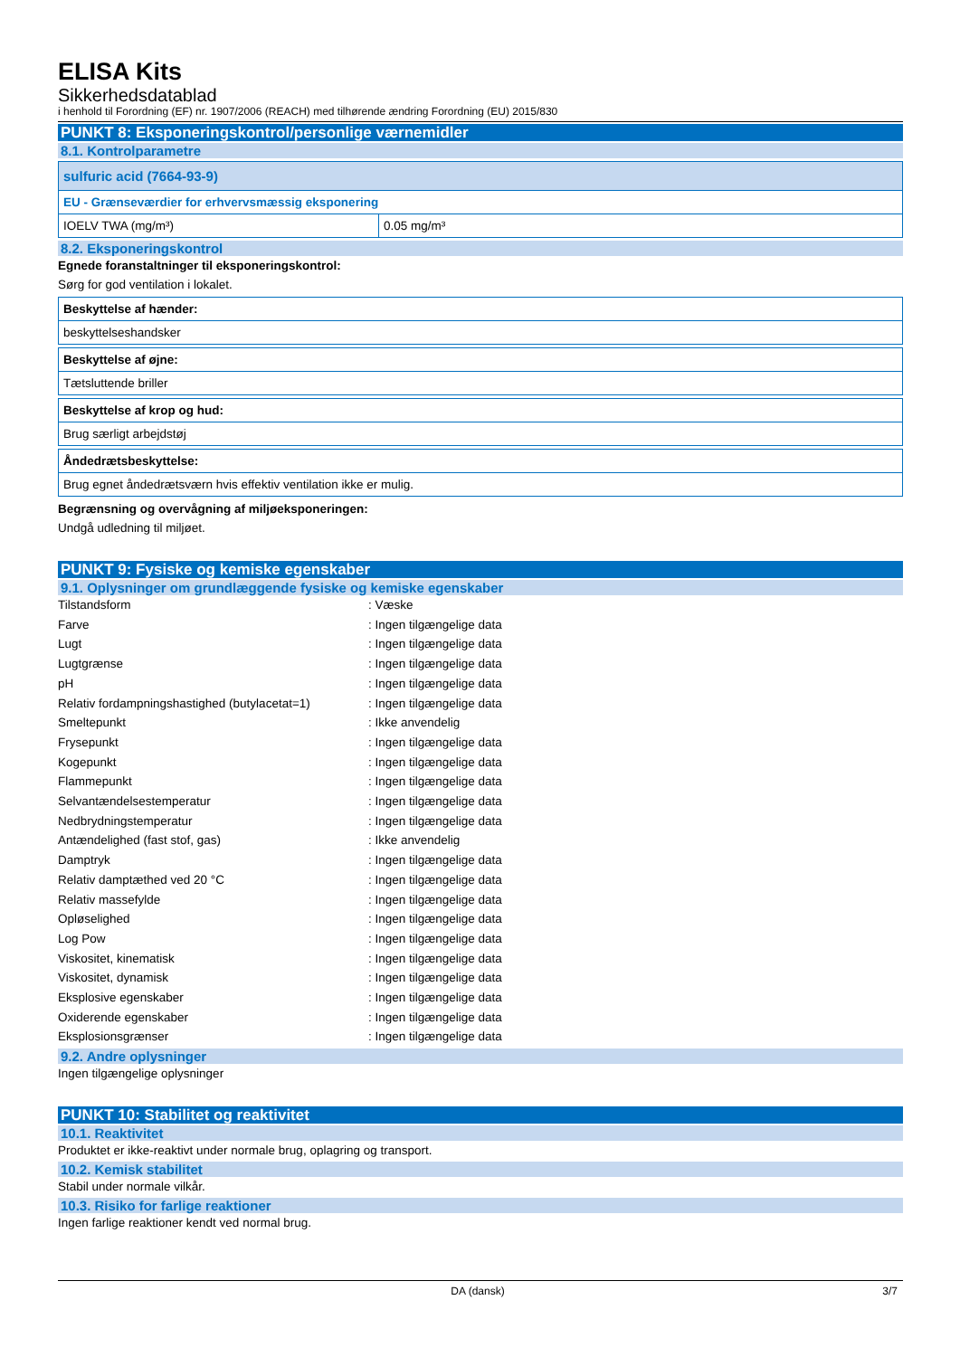ELISA Kits
Sikkerhedsdatablad
i henhold til Forordning (EF) nr. 1907/2006 (REACH) med tilhørende ændring Forordning (EU) 2015/830
PUNKT 8: Eksponeringskontrol/personlige værnemidler
8.1. Kontrolparametre
| sulfuric acid (7664-93-9) | |
| EU - Grænseværdier for erhvervsmæssig eksponering | |
| IOELV TWA (mg/m³) | 0.05 mg/m³ |
8.2. Eksponeringskontrol
Egnede foranstaltninger til eksponeringskontrol:
Sørg for god ventilation i lokalet.
| Beskyttelse af hænder: |
| beskyttelseshandsker |
| Beskyttelse af øjne: |
| Tætsluttende briller |
| Beskyttelse af krop og hud: |
| Brug særligt arbejdstøj |
| Åndedrætsbeskyttelse: |
| Brug egnet åndedrætsværn hvis effektiv ventilation ikke er mulig. |
Begrænsning og overvågning af miljøeksponeringen:
Undgå udledning til miljøet.
PUNKT 9: Fysiske og kemiske egenskaber
9.1. Oplysninger om grundlæggende fysiske og kemiske egenskaber
Tilstandsform: Væske
Farve: Ingen tilgængelige data
Lugt: Ingen tilgængelige data
Lugtgrænse: Ingen tilgængelige data
pH: Ingen tilgængelige data
Relativ fordampningshastighed (butylacetat=1): Ingen tilgængelige data
Smeltepunkt: Ikke anvendelig
Frysepunkt: Ingen tilgængelige data
Kogepunkt: Ingen tilgængelige data
Flammepunkt: Ingen tilgængelige data
Selvantændelsestemperatur: Ingen tilgængelige data
Nedbrydningstemperatur: Ingen tilgængelige data
Antændelighed (fast stof, gas): Ikke anvendelig
Damptryk: Ingen tilgængelige data
Relativ damptæthed ved 20 °C: Ingen tilgængelige data
Relativ massefylde: Ingen tilgængelige data
Opløselighed: Ingen tilgængelige data
Log Pow: Ingen tilgængelige data
Viskositet, kinematisk: Ingen tilgængelige data
Viskositet, dynamisk: Ingen tilgængelige data
Eksplosive egenskaber: Ingen tilgængelige data
Oxiderende egenskaber: Ingen tilgængelige data
Eksplosionsgrænser: Ingen tilgængelige data
9.2. Andre oplysninger
Ingen tilgængelige oplysninger
PUNKT 10: Stabilitet og reaktivitet
10.1. Reaktivitet
Produktet er ikke-reaktivt under normale brug, oplagring og transport.
10.2. Kemisk stabilitet
Stabil under normale vilkår.
10.3. Risiko for farlige reaktioner
Ingen farlige reaktioner kendt ved normal brug.
DA (dansk) 3/7